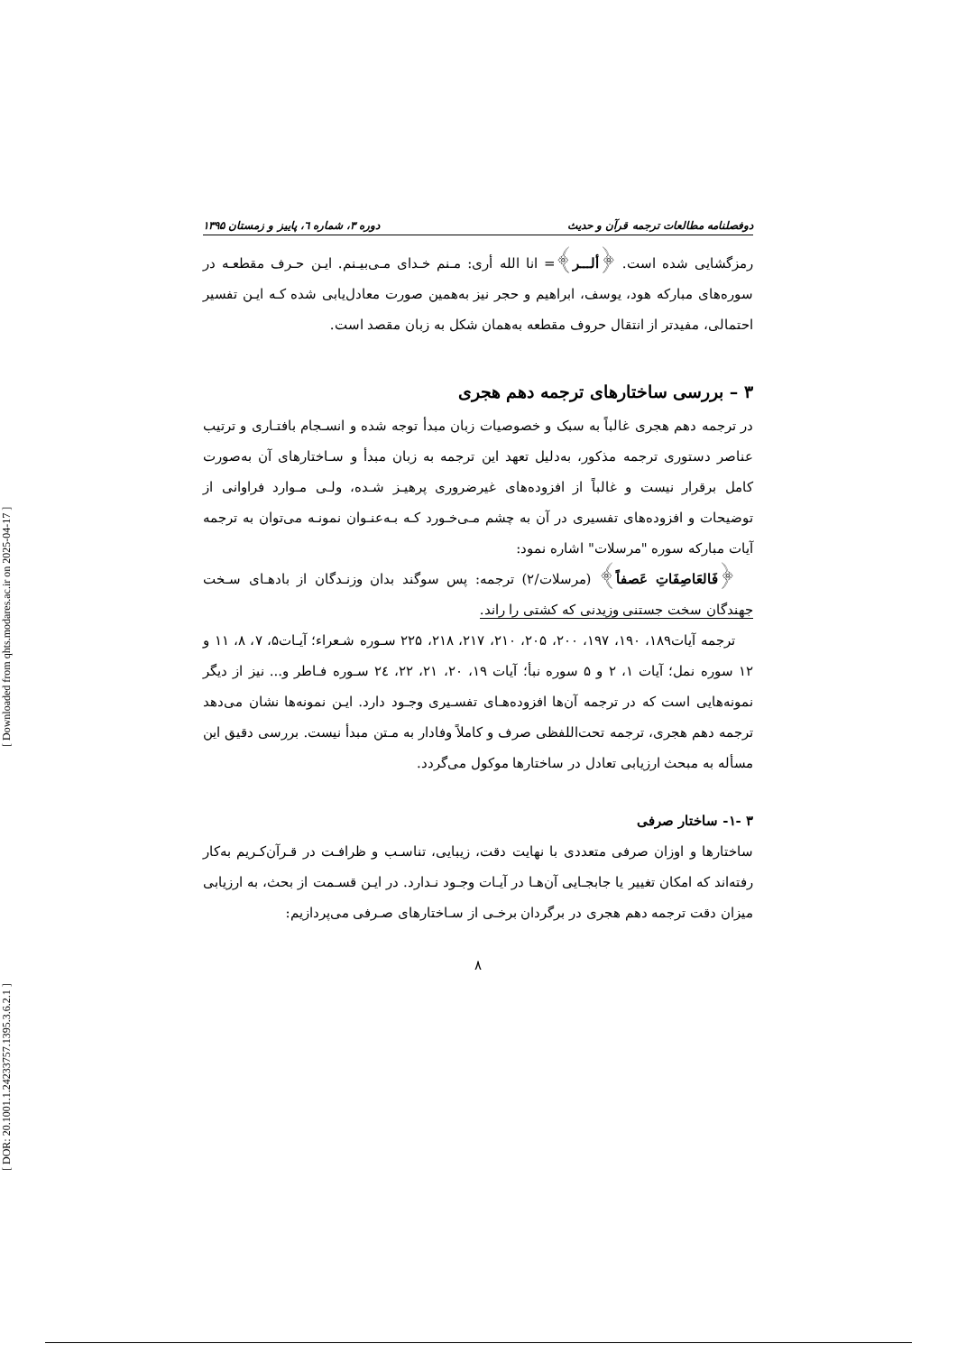[ DOR: 20.1001.1.24233757.1395.3.6.2.1 ] [ Downloaded from qhts.modares.ac.ir on 2025-04-17 ]
دوفصلنامه مطالعات ترجمه قرآن و حدیث دوره ۳، شماره ٦، پاییز و زمستان ۱۳۹۵
رمزگشایی شده است. ﴿ألـــر﴾= انا الله أری: مـنم خـدای مـی‌بیـنم. ایـن حـرف مقطعـه در سوره‌های مبارکه هود، یوسف، ابراهیم و حجر نیز به‌همین صورت معادل‌یابی شده کـه ایـن تفسیر احتمالی، مفیدتر از انتقال حروف مقطعه به‌همان شکل به زبان مقصد است.
۳ – بررسی ساختارهای ترجمه دهم هجری
در ترجمه دهم هجری غالباً به سبک و خصوصیات زبان مبدأ توجه شده و انسـجام بافتـاری و ترتیب عناصر دستوری ترجمه مذکور، به‌دلیل تعهد این ترجمه به زبان مبدأ و سـاختارهای آن به‌صورت کامل برقرار نیست و غالباً از افزوده‌های غیرضروری پرهیـز شـده، ولـی مـوارد فراوانی از توضیحات و افزوده‌های تفسیری در آن به چشم مـی‌خـورد کـه بـه‌عنـوان نمونـه می‌توان به ترجمه آیات مبارکه سوره "مرسلات" اشاره نمود:
﴿فَالعَاصِفَاتِ عَصفاً﴾ (مرسلات/۲) ترجمه: پس سوگند بدان وزنـدگان از بادهـای سـخت جهندگان سخت جستنی وزیدنی که کشتی را راند.
ترجمه آیات۱۸۹، ۱۹۰، ۱۹۷، ۲۰۰، ۲۰۵، ۲۱۰، ۲۱۷، ۲۱۸، ۲۲۵ سـوره شـعراء؛ آیـات۵، ۷، ۸، ۱۱ و ۱۲ سوره نمل؛ آیات ۱، ۲ و ۵ سوره نبأ؛ آیات ۱۹، ۲۰، ۲۱، ۲۲، ٢٤ سـوره فـاطر و... نیز از دیگر نمونه‌هایی است که در ترجمه آن‌ها افزوده‌هـای تفسـیری وجـود دارد. ایـن نمونه‌ها نشان می‌دهد ترجمه دهم هجری، ترجمه تحت‌اللفظی صرف و کاملاً وفادار به مـتن مبدأ نیست. بررسی دقیق این مسأله به مبحث ارزیابی تعادل در ساختارها موکول می‌گردد.
۳ -۱- ساختار صرفی
ساختارها و اوزان صرفی متعددی با نهایت دقت، زیبایی، تناسـب و ظرافـت در قـرآن‌کـریم به‌کار رفته‌اند که امکان تغییر یا جابجـایی آن‌هـا در آیـات وجـود نـدارد. در ایـن قسـمت از بحث، به ارزیابی میزان دقت ترجمه دهم هجری در برگردان برخـی از سـاختارهای صـرفی می‌پردازیم:
۸